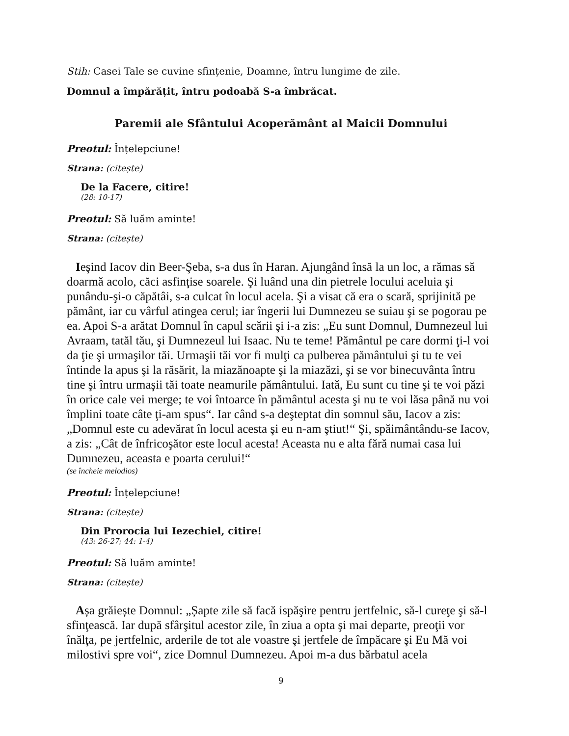Stih: Casei Tale se cuvine sfințenie, Doamne, întru lungime de zile.
Domnul a împărățit, întru podoabă S-a îmbrăcat.
Paremii ale Sfântului Acoperământ al Maicii Domnului
Preotul: Înțelepciune!
Strana: (citește)
De la Facere, citire!
(28: 10-17)
Preotul: Să luăm aminte!
Strana: (citește)
Ieşind Iacov din Beer-Şeba, s-a dus în Haran. Ajungând însă la un loc, a rămas să doarmă acolo, căci asfinţise soarele. Şi luând una din pietrele locului aceluia şi punându-şi-o căpătâi, s-a culcat în locul acela. Şi a visat că era o scară, sprijinită pe pământ, iar cu vârful atingea cerul; iar îngerii lui Dumnezeu se suiau şi se pogorau pe ea. Apoi S-a arătat Domnul în capul scării şi i-a zis: „Eu sunt Domnul, Dumnezeul lui Avraam, tatăl tău, şi Dumnezeul lui Isaac. Nu te teme! Pământul pe care dormi ţi-l voi da ţie şi urmaşilor tăi. Urmaşii tăi vor fi mulţi ca pulberea pământului şi tu te vei întinde la apus şi la răsărit, la miazănoapte şi la miazăzi, şi se vor binecuvânta întru tine şi întru urmaşii tăi toate neamurile pământului. Iată, Eu sunt cu tine şi te voi păzi în orice cale vei merge; te voi întoarce în pământul acesta şi nu te voi lăsa până nu voi împlini toate câte ţi-am spus“. Iar când s-a deşteptat din somnul său, Iacov a zis: „Domnul este cu adevărat în locul acesta şi eu n-am ştiut!“ Şi, spăimântându-se Iacov, a zis: „Cât de înfricoşător este locul acesta! Aceasta nu e alta fără numai casa lui Dumnezeu, aceasta e poarta cerului!“
(se încheie melodios)
Preotul: Înțelepciune!
Strana: (citește)
Din Prorocia lui Iezechiel, citire!
(43: 26-27; 44: 1-4)
Preotul: Să luăm aminte!
Strana: (citește)
Așa grăiește Domnul: „Șapte zile să facă ispăşire pentru jertfelnic, să-l cureţe şi să-l sfinţească. Iar după sfârşitul acestor zile, în ziua a opta şi mai departe, preoţii vor înălţa, pe jertfelnic, arderile de tot ale voastre şi jertfele de împăcare şi Eu Mă voi milostivi spre voi“, zice Domnul Dumnezeu. Apoi m-a dus bărbatul acela
9